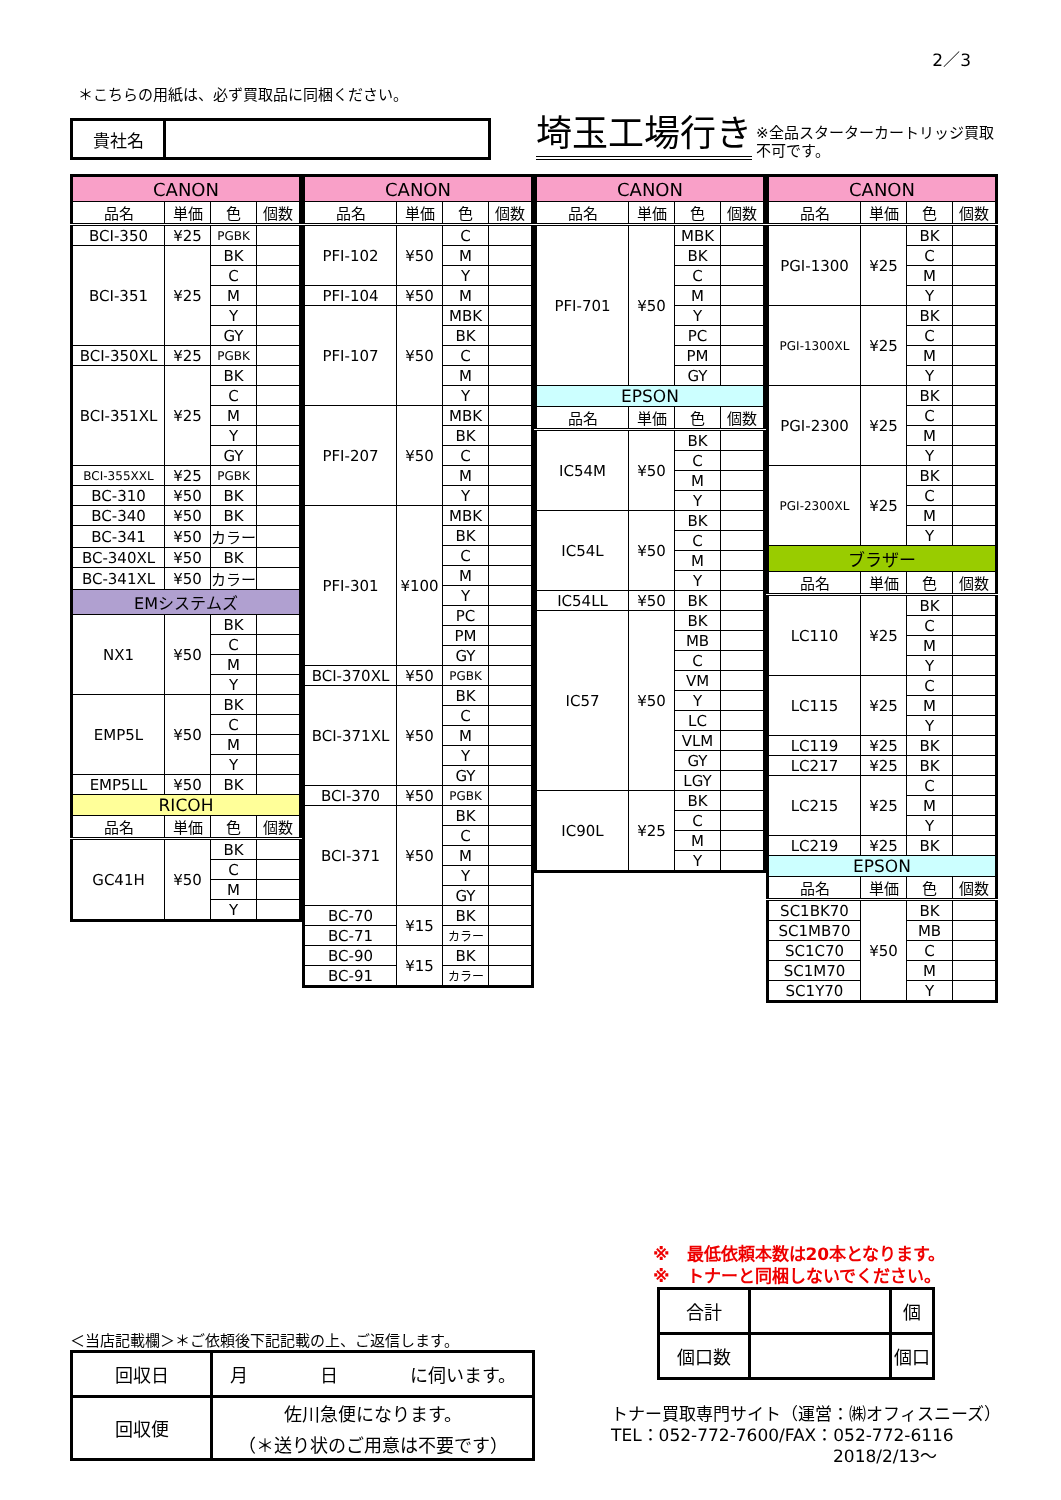2／3
＊こちらの用紙は、必ず買取品に同梱ください。
貴社名
埼玉工場行き
※全品スターターカートリッジ買取
不可です。
| CANON | | | |
| --- | --- | --- | --- |
| 品名 | 単価 | 色 | 個数 |
| BCI-350 | ¥25 | PGBK | |
| BCI-351 | ¥25 | BK | |
| | | C | |
| | | M | |
| | | Y | |
| | | GY | |
| BCI-350XL | ¥25 | PGBK | |
| BCI-351XL | ¥25 | BK | |
| | | C | |
| | | M | |
| | | Y | |
| | | GY | |
| BCI-355XXL | ¥25 | PGBK | |
| BC-310 | ¥50 | BK | |
| BC-340 | ¥50 | BK | |
| BC-341 | ¥50 | カラー | |
| BC-340XL | ¥50 | BK | |
| BC-341XL | ¥50 | カラー | |
| EMシステムズ | | | |
| NX1 | ¥50 | BK | |
| | | C | |
| | | M | |
| | | Y | |
| EMP5L | ¥50 | BK | |
| | | C | |
| | | M | |
| | | Y | |
| EMP5LL | ¥50 | BK | |
| RICOH | | | |
| 品名 | 単価 | 色 | 個数 |
| GC41H | ¥50 | BK | |
| | | C | |
| | | M | |
| | | Y | |
| CANON | | | |
| --- | --- | --- | --- |
| 品名 | 単価 | 色 | 個数 |
| PFI-102 | ¥50 | C | |
| | | M | |
| | | Y | |
| PFI-104 | ¥50 | M | |
| PFI-107 | ¥50 | MBK | |
| | | BK | |
| | | C | |
| | | M | |
| | | Y | |
| PFI-207 | ¥50 | MBK | |
| | | BK | |
| | | C | |
| | | M | |
| | | Y | |
| PFI-301 | ¥100 | MBK | |
| | | BK | |
| | | C | |
| | | M | |
| | | Y | |
| | | PC | |
| | | PM | |
| | | GY | |
| BCI-370XL | ¥50 | PGBK | |
| BCI-371XL | ¥50 | BK | |
| | | C | |
| | | M | |
| | | Y | |
| | | GY | |
| BCI-370 | ¥50 | PGBK | |
| BCI-371 | ¥50 | BK | |
| | | C | |
| | | M | |
| | | Y | |
| | | GY | |
| BC-70 | ¥15 | BK | |
| BC-71 | | カラー | |
| BC-90 | ¥15 | BK | |
| BC-91 | | カラー | |
| CANON | | | |
| --- | --- | --- | --- |
| 品名 | 単価 | 色 | 個数 |
| PFI-701 | ¥50 | MBK | |
| | | BK | |
| | | C | |
| | | M | |
| | | Y | |
| | | PC | |
| | | PM | |
| | | GY | |
| EPSON | | | |
| 品名 | 単価 | 色 | 個数 |
| IC54M | ¥50 | BK | |
| | | C | |
| | | M | |
| | | Y | |
| IC54L | ¥50 | BK | |
| | | C | |
| | | M | |
| | | Y | |
| IC54LL | ¥50 | BK | |
| IC57 | ¥50 | BK | |
| | | MB | |
| | | C | |
| | | VM | |
| | | Y | |
| | | LC | |
| | | VLM | |
| | | GY | |
| | | LGY | |
| IC90L | ¥25 | BK | |
| | | C | |
| | | M | |
| | | Y | |
| CANON | | | |
| --- | --- | --- | --- |
| 品名 | 単価 | 色 | 個数 |
| PGI-1300 | ¥25 | BK | |
| | | C | |
| | | M | |
| | | Y | |
| PGI-1300XL | ¥25 | BK | |
| | | C | |
| | | M | |
| | | Y | |
| PGI-2300 | ¥25 | BK | |
| | | C | |
| | | M | |
| | | Y | |
| PGI-2300XL | ¥25 | BK | |
| | | C | |
| | | M | |
| | | Y | |
| ブラザー | | | |
| 品名 | 単価 | 色 | 個数 |
| LC110 | ¥25 | BK | |
| | | C | |
| | | M | |
| | | Y | |
| LC115 | ¥25 | C | |
| | | M | |
| | | Y | |
| LC119 | ¥25 | BK | |
| LC217 | ¥25 | BK | |
| LC215 | ¥25 | C | |
| | | M | |
| | | Y | |
| LC219 | ¥25 | BK | |
| EPSON | | | |
| 品名 | 単価 | 色 | 個数 |
| SC1BK70 | ¥50 | BK | |
| SC1MB70 | | MB | |
| SC1C70 | | C | |
| SC1M70 | | M | |
| SC1Y70 | | Y | |
＜当店記載欄＞＊ご依頼後下記記載の上、ご返信します。
| 回収日 | 月 日 に伺います。 |
| 回収便 | 佐川急便になります。 （＊送り状のご用意は不要です） |
※　最低依頼本数は20本となります。
※　トナーと同梱しないでください。
| 合計 | | 個 |
| 個口数 | | 個口 |
トナー買取専門サイト（運営：㈱オフィスニーズ）
TEL：052-772-7600/FAX：052-772-6116
2018/2/13～